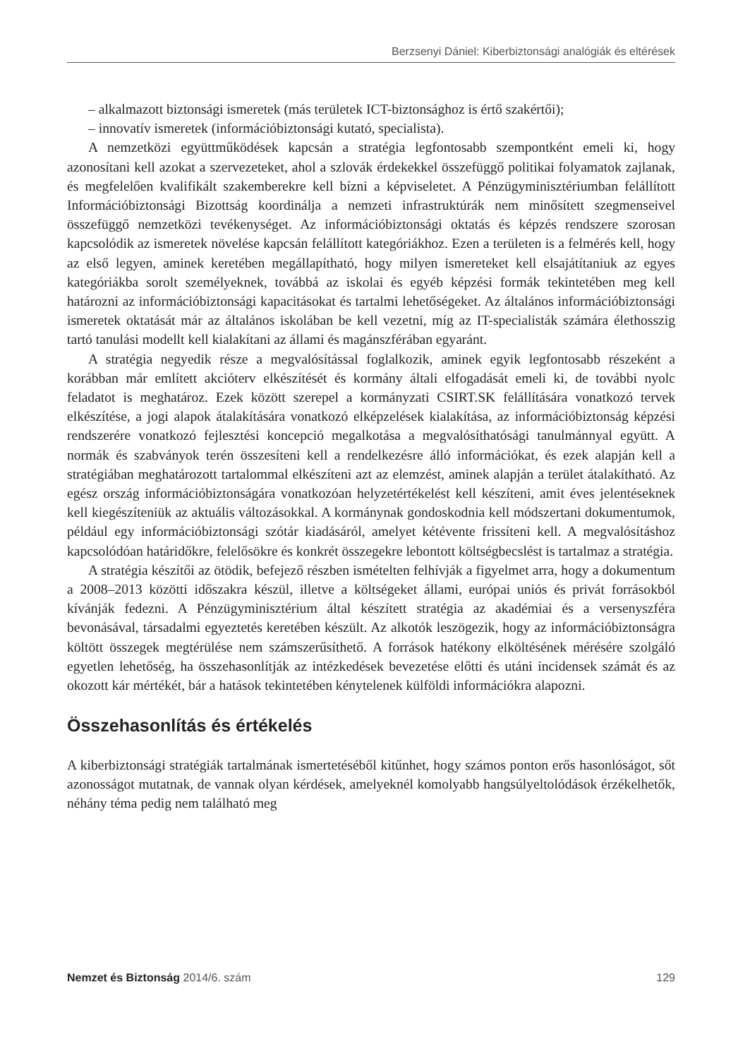Berzsenyi Dániel: Kiberbiztonsági analógiák és eltérések
– alkalmazott biztonsági ismeretek (más területek ICT-biztonsághoz is értő szakértői);
– innovatív ismeretek (információbiztonsági kutató, specialista).
A nemzetközi együttműködések kapcsán a stratégia legfontosabb szempontként emeli ki, hogy azonosítani kell azokat a szervezeteket, ahol a szlovák érdekekkel összefüggő politikai folyamatok zajlanak, és megfelelően kvalifikált szakemberekre kell bízni a képviseletet. A Pénzügyminisztériumban felállított Információbiztonsági Bizottság koordinálja a nemzeti infrastruktúrák nem minősített szegmenseivel összefüggő nemzetközi tevékenységet. Az információbiztonsági oktatás és képzés rendszere szorosan kapcsolódik az ismeretek növelése kapcsán felállított kategóriákhoz. Ezen a területen is a felmérés kell, hogy az első legyen, aminek keretében megállapítható, hogy milyen ismereteket kell elsajátítaniuk az egyes kategóriákba sorolt személyeknek, továbbá az iskolai és egyéb képzési formák tekintetében meg kell határozni az információbiztonsági kapacitásokat és tartalmi lehetőségeket. Az általános információbiztonsági ismeretek oktatását már az általános iskolában be kell vezetni, míg az IT-specialisták számára élethosszig tartó tanulási modellt kell kialakítani az állami és magánszférában egyaránt.
A stratégia negyedik része a megvalósítással foglalkozik, aminek egyik legfontosabb részeként a korábban már említett akcióterv elkészítését és kormány általi elfogadását emeli ki, de további nyolc feladatot is meghatároz. Ezek között szerepel a kormányzati CSIRT.SK felállítására vonatkozó tervek elkészítése, a jogi alapok átalakítására vonatkozó elképzelések kialakítása, az információbiztonság képzési rendszerére vonatkozó fejlesztési koncepció megalkotása a megvalósíthatósági tanulmánnyal együtt. A normák és szabványok terén összesíteni kell a rendelkezésre álló információkat, és ezek alapján kell a stratégiában meghatározott tartalommal elkészíteni azt az elemzést, aminek alapján a terület átalakítható. Az egész ország információbiztonságára vonatkozóan helyzetértékelést kell készíteni, amit éves jelentéseknek kell kiegészíteniük az aktuális változásokkal. A kormánynak gondoskodnia kell módszertani dokumentumok, például egy információbiztonsági szótár kiadásáról, amelyet kétévente frissíteni kell. A megvalósításhoz kapcsolódóan határidőkre, felelősökre és konkrét összegekre lebontott költségbecslést is tartalmaz a stratégia.
A stratégia készítői az ötödik, befejező részben ismételten felhívják a figyelmet arra, hogy a dokumentum a 2008–2013 közötti időszakra készül, illetve a költségeket állami, európai uniós és privát forrásokból kívánják fedezni. A Pénzügyminisztérium által készített stratégia az akadémiai és a versenyszféra bevonásával, társadalmi egyeztetés keretében készült. Az alkotók leszögezik, hogy az információbiztonságra költött összegek megtérülése nem számszerűsíthető. A források hatékony elköltésének mérésére szolgáló egyetlen lehetőség, ha összehasonlítják az intézkedések bevezetése előtti és utáni incidensek számát és az okozott kár mértékét, bár a hatások tekintetében kénytelenek külföldi információkra alapozni.
Összehasonlítás és értékelés
A kiberbiztonsági stratégiák tartalmának ismertetéséből kitűnhet, hogy számos ponton erős hasonlóságot, sőt azonosságot mutatnak, de vannak olyan kérdések, amelyeknél komolyabb hangsúlyeltolódások érzékelhetők, néhány téma pedig nem található meg
Nemzet és Biztonság 2014/6. szám 129